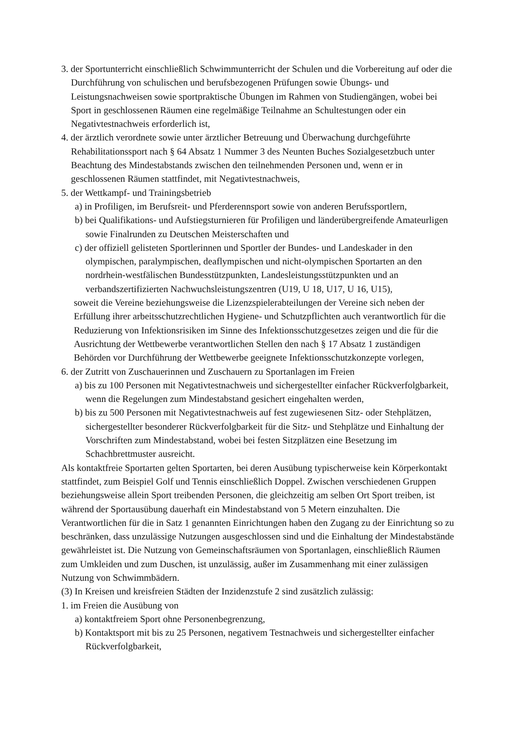3. der Sportunterricht einschließlich Schwimmunterricht der Schulen und die Vorbereitung auf oder die Durchführung von schulischen und berufsbezogenen Prüfungen sowie Übungs- und Leistungsnachweisen sowie sportpraktische Übungen im Rahmen von Studiengängen, wobei bei Sport in geschlossenen Räumen eine regelmäßige Teilnahme an Schultestungen oder ein Negativtestnachweis erforderlich ist,
4. der ärztlich verordnete sowie unter ärztlicher Betreuung und Überwachung durchgeführte Rehabilitationssport nach § 64 Absatz 1 Nummer 3 des Neunten Buches Sozialgesetzbuch unter Beachtung des Mindestabstands zwischen den teilnehmenden Personen und, wenn er in geschlossenen Räumen stattfindet, mit Negativtestnachweis,
5. der Wettkampf- und Trainingsbetrieb
a) in Profiligen, im Berufsreit- und Pferderennsport sowie von anderen Berufssportlern,
b) bei Qualifikations- und Aufstiegsturnieren für Profiligen und länderübergreifende Amateurligen sowie Finalrunden zu Deutschen Meisterschaften und
c) der offiziell gelisteten Sportlerinnen und Sportler der Bundes- und Landeskader in den olympischen, paralympischen, deaflympischen und nicht-olympischen Sportarten an den nordrhein-westfälischen Bundesstützpunkten, Landesleistungsstützpunkten und an verbandszertifizierten Nachwuchsleistungszentren (U19, U 18, U17, U 16, U15),
soweit die Vereine beziehungsweise die Lizenzspielerabteilungen der Vereine sich neben der Erfüllung ihrer arbeitsschutzrechtlichen Hygiene- und Schutzpflichten auch verantwortlich für die Reduzierung von Infektionsrisiken im Sinne des Infektionsschutzgesetzes zeigen und die für die Ausrichtung der Wettbewerbe verantwortlichen Stellen den nach § 17 Absatz 1 zuständigen Behörden vor Durchführung der Wettbewerbe geeignete Infektionsschutzkonzepte vorlegen,
6. der Zutritt von Zuschauerinnen und Zuschauern zu Sportanlagen im Freien
a) bis zu 100 Personen mit Negativtestnachweis und sichergestellter einfacher Rückverfolgbarkeit, wenn die Regelungen zum Mindestabstand gesichert eingehalten werden,
b) bis zu 500 Personen mit Negativtestnachweis auf fest zugewiesenen Sitz- oder Stehplätzen, sichergestellter besonderer Rückverfolgbarkeit für die Sitz- und Stehplätze und Einhaltung der Vorschriften zum Mindestabstand, wobei bei festen Sitzplätzen eine Besetzung im Schachbrettmuster ausreicht.
Als kontaktfreie Sportarten gelten Sportarten, bei deren Ausübung typischerweise kein Körperkontakt stattfindet, zum Beispiel Golf und Tennis einschließlich Doppel. Zwischen verschiedenen Gruppen beziehungsweise allein Sport treibenden Personen, die gleichzeitig am selben Ort Sport treiben, ist während der Sportausübung dauerhaft ein Mindestabstand von 5 Metern einzuhalten. Die Verantwortlichen für die in Satz 1 genannten Einrichtungen haben den Zugang zu der Einrichtung so zu beschränken, dass unzulässige Nutzungen ausgeschlossen sind und die Einhaltung der Mindestabstände gewährleistet ist. Die Nutzung von Gemeinschaftsräumen von Sportanlagen, einschließlich Räumen zum Umkleiden und zum Duschen, ist unzulässig, außer im Zusammenhang mit einer zulässigen Nutzung von Schwimmbädern.
(3) In Kreisen und kreisfreien Städten der Inzidenzstufe 2 sind zusätzlich zulässig:
1. im Freien die Ausübung von
a) kontaktfreiem Sport ohne Personenbegrenzung,
b) Kontaktsport mit bis zu 25 Personen, negativem Testnachweis und sichergestellter einfacher Rückverfolgbarkeit,